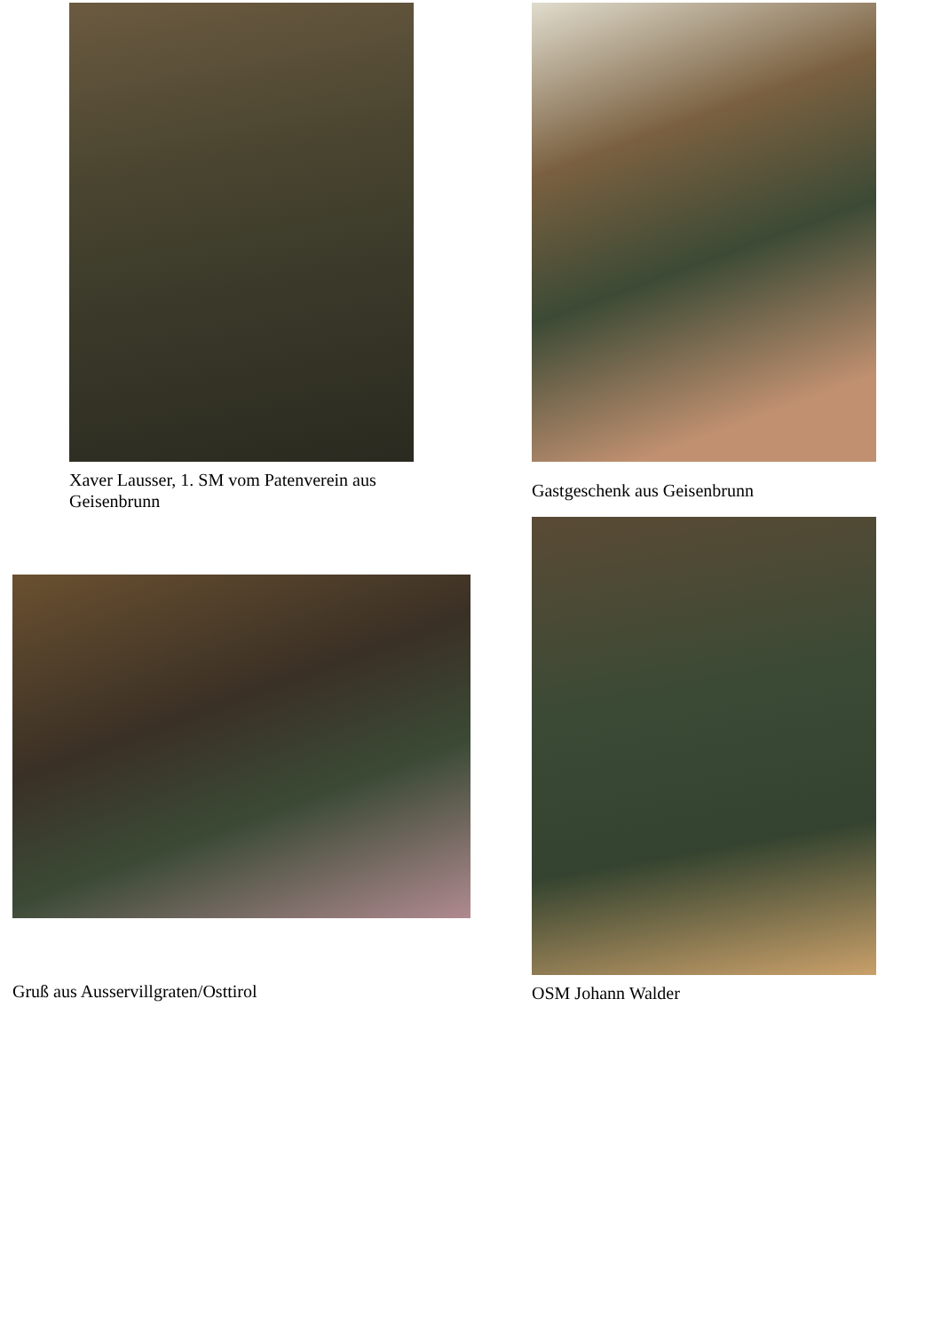Xaver Lausser, 1. SM vom Patenverein aus Geisenbrunn
Gruß aus Ausservillgraten/Osttirol
Gastgeschenk aus Geisenbrunn
OSM Johann Walder